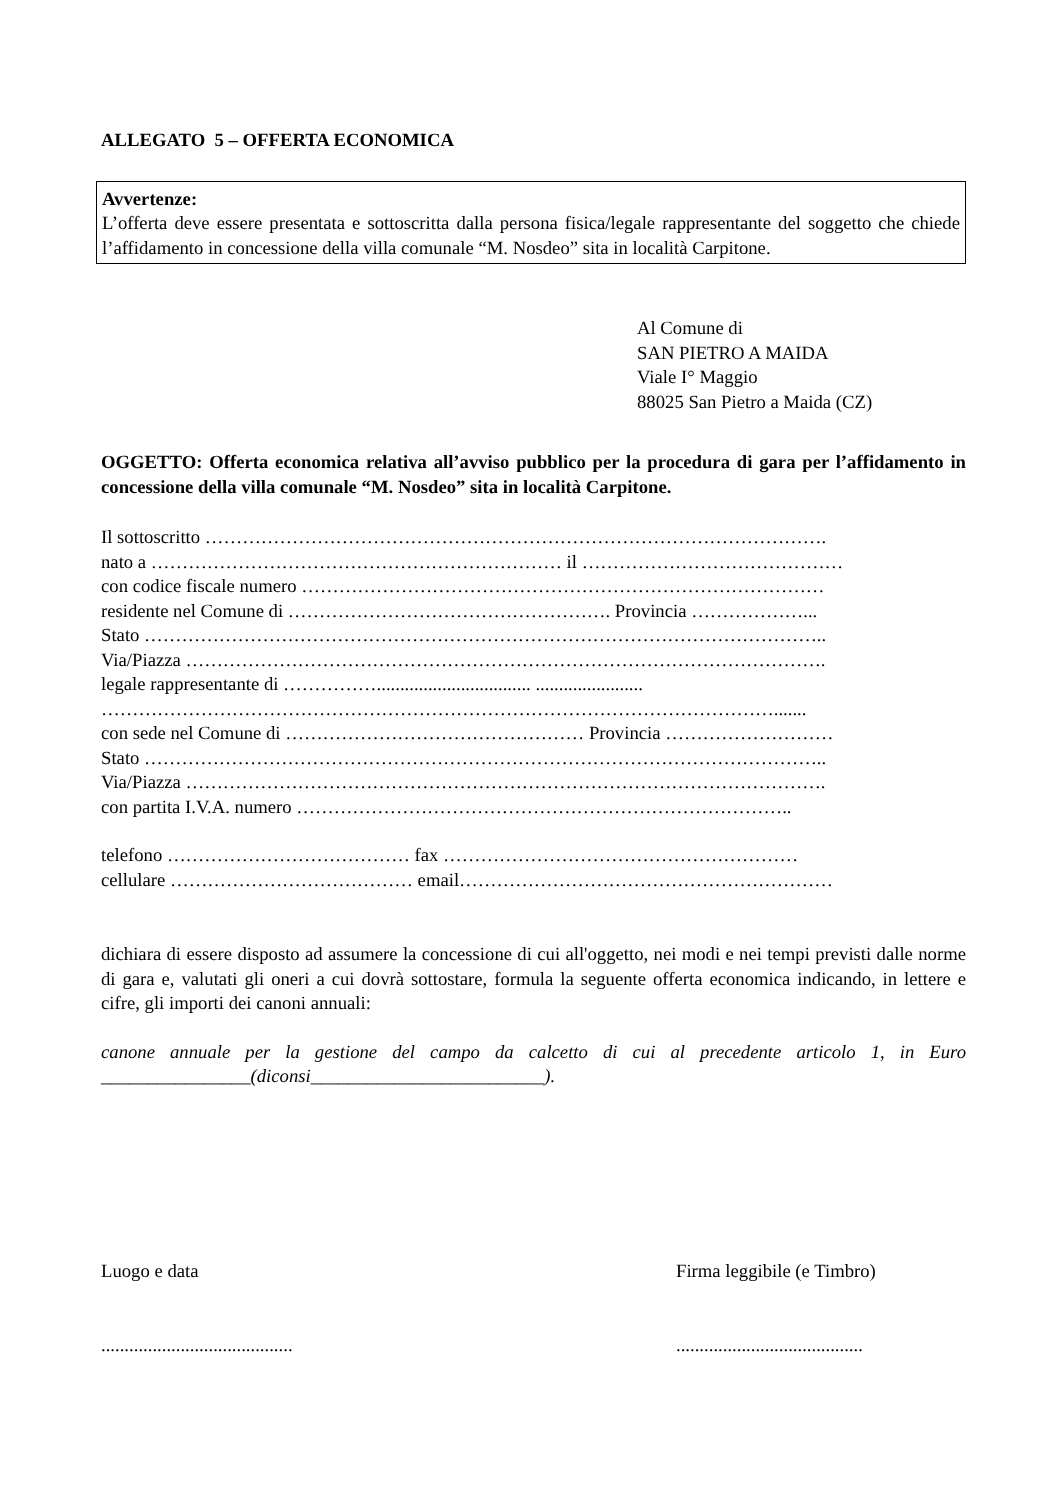ALLEGATO 5 – OFFERTA ECONOMICA
Avvertenze:
L’offerta deve essere presentata e sottoscritta dalla persona fisica/legale rappresentante del soggetto che chiede l’affidamento in concessione della villa comunale “M. Nosdeo” sita in località Carpitone.
Al Comune di
SAN PIETRO A MAIDA
Viale I° Maggio
88025 San Pietro a Maida (CZ)
OGGETTO: Offerta economica relativa all’avviso pubblico per la procedura di gara per l’affidamento in concessione della villa comunale “M. Nosdeo” sita in località Carpitone.
Il sottoscritto ……………………………………………………………………………………….
nato a ………………………………………………………… il ……………………………………
con codice fiscale numero …………………………………………………………………………
residente nel Comune di ……………………………………………. Provincia ………………...
Stato ………………………………………………………………………………………………..
Via/Piazza ………………………………………………………………………………………….
legale rappresentante di ……………................................. .......................
……………………………………………………………………………………………….......
con sede nel Comune di ………………………………………… Provincia ………………………
Stato ………………………………………………………………………………………………..
Via/Piazza ………………………………………………………………………………………….
con partita I.V.A. numero ……………………………………………………………………..
telefono ………………………………… fax …………………………………………………
cellulare ………………………………… email……………………………………………………
dichiara di essere disposto ad assumere la concessione di cui all'oggetto, nei modi e nei tempi previsti dalle norme di gara e, valutati gli oneri a cui dovrà sottostare, formula la seguente offerta economica indicando, in lettere e cifre, gli importi dei canoni annuali:
canone annuale per la gestione del campo da calcetto di cui al precedente articolo 1, in Euro ________________(diconsi_________________________).
Luogo e data Firma leggibile (e Timbro)
.........................................
........................................